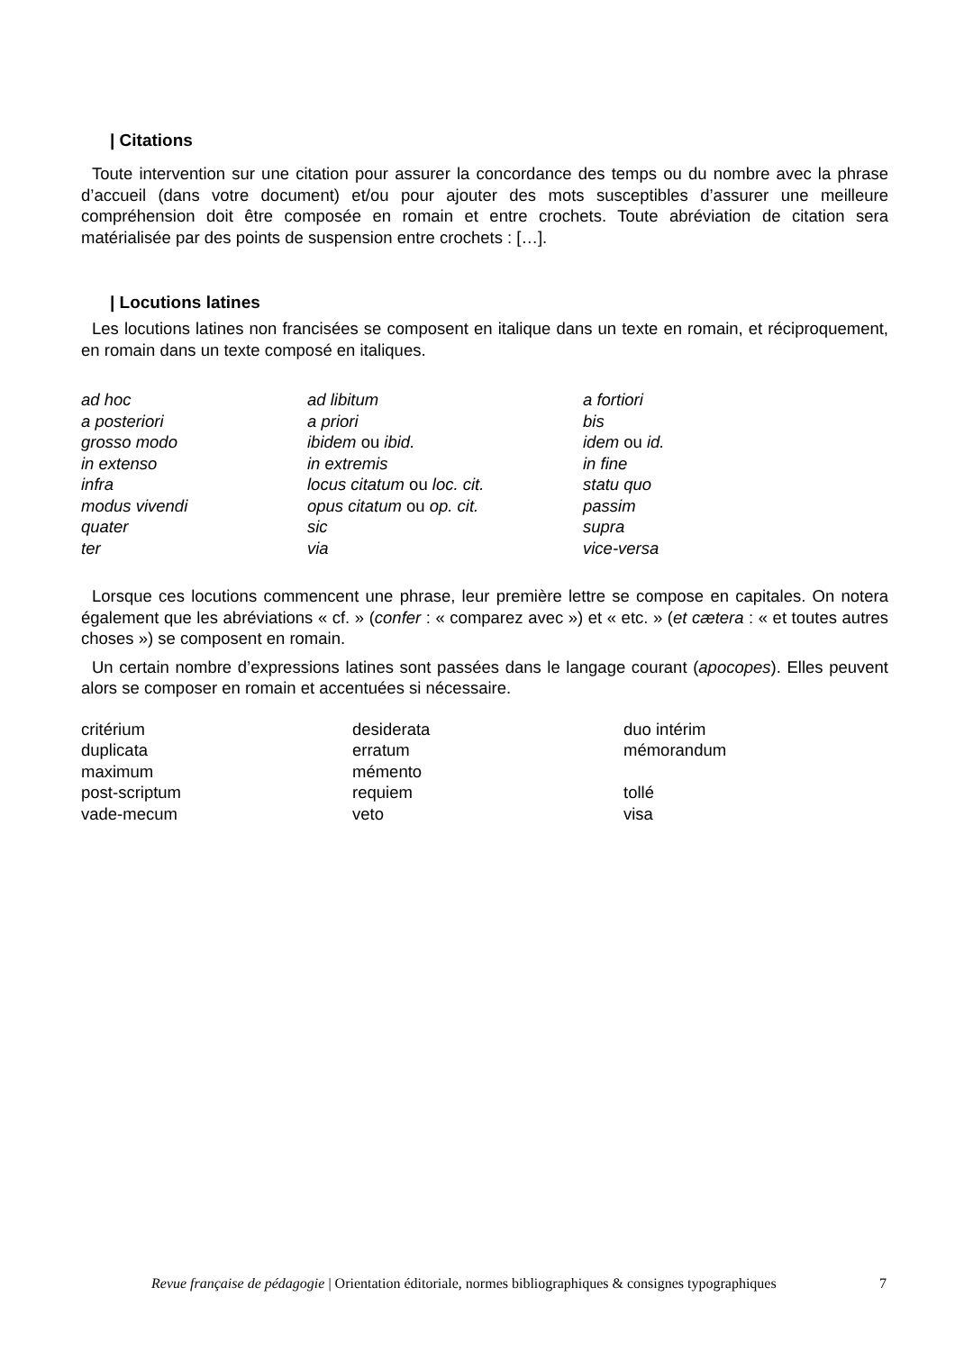| Citations
Toute intervention sur une citation pour assurer la concordance des temps ou du nombre avec la phrase d’accueil (dans votre document) et/ou pour ajouter des mots susceptibles d’assurer une meilleure compréhension doit être composée en romain et entre crochets. Toute abréviation de citation sera matérialisée par des points de suspension entre crochets : […].
| Locutions latines
Les locutions latines non francisées se composent en italique dans un texte en romain, et réciproquement, en romain dans un texte composé en italiques.
| ad hoc | ad libitum | a fortiori |
| a posteriori | a priori | bis |
| grosso modo | ibidem ou ibid. | idem ou id. |
| in extenso | in extremis | in fine |
| infra | locus citatum ou loc. cit. | statu quo |
| modus vivendi | opus citatum ou op. cit. | passim |
| quater | sic | supra |
| ter | via | vice-versa |
Lorsque ces locutions commencent une phrase, leur première lettre se compose en capitales. On notera également que les abréviations « cf. » (confer : « comparez avec ») et « etc. » (et cætera : « et toutes autres choses ») se composent en romain.
Un certain nombre d’expressions latines sont passées dans le langage courant (apocopes). Elles peuvent alors se composer en romain et accentuées si nécessaire.
| critérium | desiderata | duo intérim |
| duplicata | erratum | mémorandum |
| maximum | mémento | |
| post-scriptum | requiem | tollé |
| vade-mecum | veto | visa |
Revue française de pédagogie | Orientation éditoriale, normes bibliographiques & consignes typographiques 7